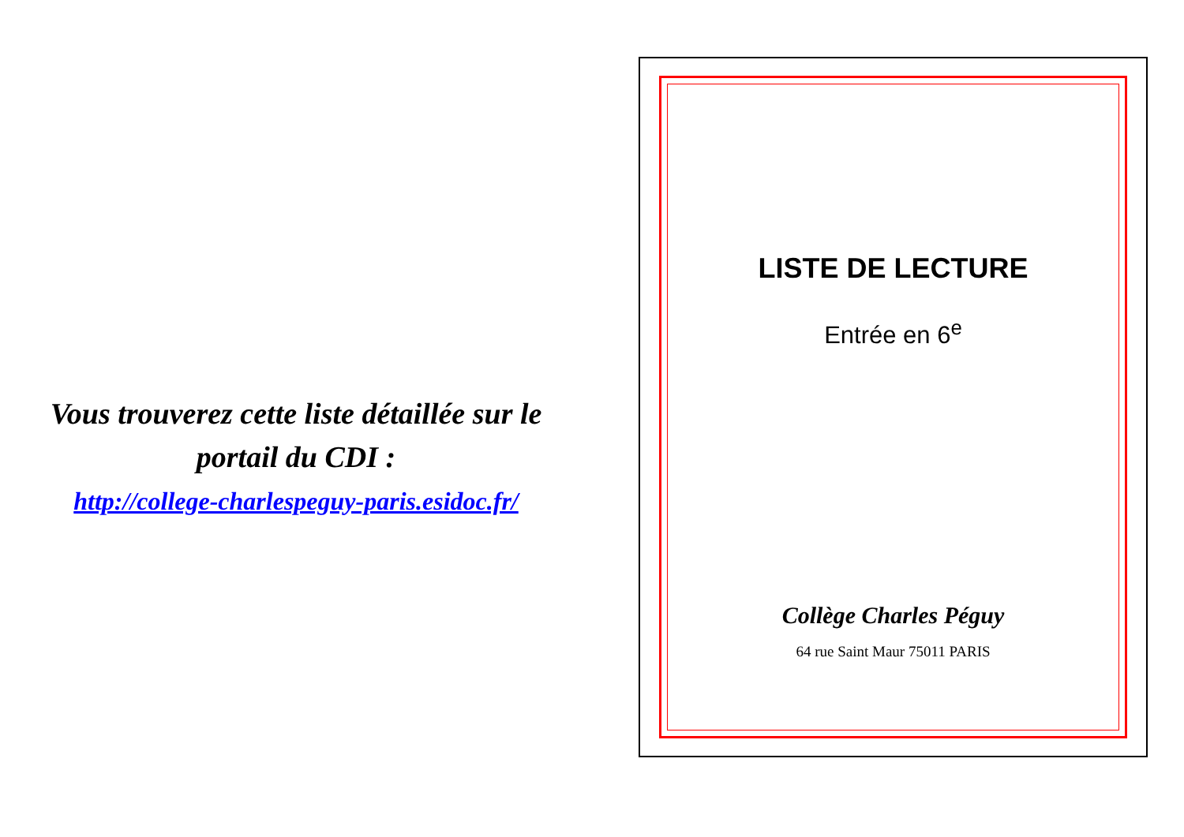Vous trouverez cette liste détaillée sur le portail du CDI :
http://college-charlespeguy-paris.esidoc.fr/
LISTE DE LECTURE
Entrée en 6<sup>e</sup>
Collège Charles Péguy
64 rue Saint Maur 75011 PARIS